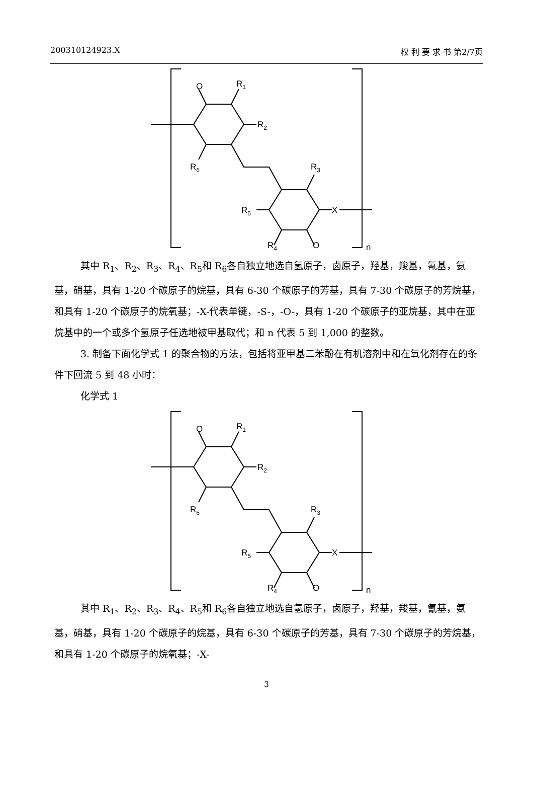200310124923.X 权 利 要 求 书 第2/7页
O
R1
R2
R6
R3
R5
X
R4
O
n
其中 R<sub>1</sub>、R<sub>2</sub>、R<sub>3</sub>、R<sub>4</sub>、R<sub>5</sub>和 R<sub>6</sub>各自独立地选自氢原子，卤原子，羟基，羧基，氰基，氨基，硝基，具有 1-20 个碳原子的烷基，具有 6-30 个碳原子的芳基，具有 7-30 个碳原子的芳烷基，和具有 1-20 个碳原子的烷氧基；-X-代表单键，-S-，-O-，具有 1-20 个碳原子的亚烷基，其中在亚烷基中的一个或多个氢原子任选地被甲基取代；和 n 代表 5 到 1,000 的整数。
3. 制备下面化学式 1 的聚合物的方法，包括将亚甲基二苯酚在有机溶剂中和在氧化剂存在的条件下回流 5 到 48 小时：
化学式 1
O
R1
R2
R6
R3
R5
X
R4
O
n
其中 R<sub>1</sub>、R<sub>2</sub>、R<sub>3</sub>、R<sub>4</sub>、R<sub>5</sub>和 R<sub>6</sub>各自独立地选自氢原子，卤原子，羟基，羧基，氰基，氨基，硝基，具有 1-20 个碳原子的烷基，具有 6-30 个碳原子的芳基，具有 7-30 个碳原子的芳烷基，和具有 1-20 个碳原子的烷氧基；-X-
3